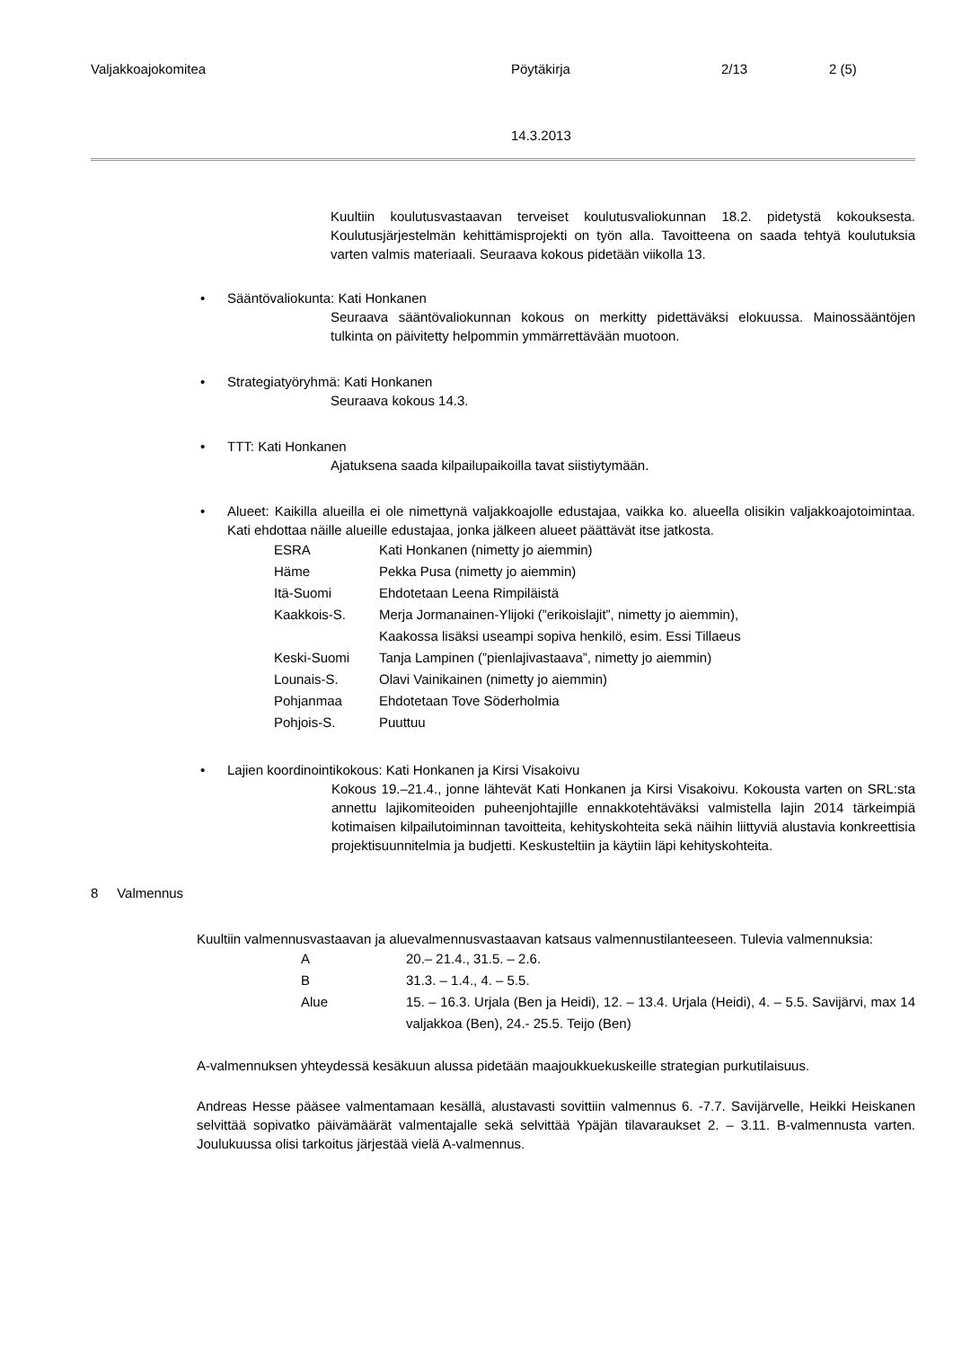Valjakkoajokomitea Pöytäkirja 2/13 2 (5)
14.3.2013
Kuultiin koulutusvastaavan terveiset koulutusvaliokunnan 18.2. pidetystä kokouksesta. Koulutusjärjestelmän kehittämisprojekti on työn alla. Tavoitteena on saada tehtyä koulutuksia varten valmis materiaali. Seuraava kokous pidetään viikolla 13.
• Sääntövaliokunta: Kati Honkanen
Seuraava sääntövaliokunnan kokous on merkitty pidettäväksi elokuussa. Mainossääntöjen tulkinta on päivitetty helpommin ymmärrettävään muotoon.
• Strategiatyöryhmä: Kati Honkanen
Seuraava kokous 14.3.
• TTT: Kati Honkanen
Ajatuksena saada kilpailupaikoilla tavat siistiytymään.
•
Alueet: Kaikilla alueilla ei ole nimettynä valjakkoajolle edustajaa, vaikka ko. alueella olisikin valjakkoajotoimintaa. Kati ehdottaa näille alueille edustajaa, jonka jälkeen alueet päättävät itse jatkosta.
| ESRA | Kati Honkanen (nimetty jo aiemmin) |
| Häme | Pekka Pusa (nimetty jo aiemmin) |
| Itä-Suomi | Ehdotetaan Leena Rimpiläistä |
| Kaakkois-S. | Merja Jormanainen-Ylijoki (”erikoislajit”, nimetty jo aiemmin), Kaakossa lisäksi useampi sopiva henkilö, esim. Essi Tillaeus |
| Keski-Suomi | Tanja Lampinen (”pienlajivastaava”, nimetty jo aiemmin) |
| Lounais-S. | Olavi Vainikainen (nimetty jo aiemmin) |
| Pohjanmaa | Ehdotetaan Tove Söderholmia |
| Pohjois-S. | Puuttuu |
• Lajien koordinointikokous: Kati Honkanen ja Kirsi Visakoivu
Kokous 19.–21.4., jonne lähtevät Kati Honkanen ja Kirsi Visakoivu. Kokousta varten on SRL:sta annettu lajikomiteoiden puheenjohtajille ennakkotehtäväksi valmistella lajin 2014 tärkeimpiä kotimaisen kilpailutoiminnan tavoitteita, kehityskohteita sekä näihin liittyviä alustavia konkreettisia projektisuunnitelmia ja budjetti. Keskusteltiin ja käytiin läpi kehityskohteita.
8 Valmennus
Kuultiin valmennusvastaavan ja aluevalmennusvastaavan katsaus valmennustilanteeseen. Tulevia valmennuksia:
| A | 20.– 21.4., 31.5. – 2.6. |
| B | 31.3. – 1.4., 4. – 5.5. |
| Alue | 15. – 16.3. Urjala (Ben ja Heidi), 12. – 13.4. Urjala (Heidi), 4. – 5.5. Savijärvi, max 14 valjakkoa (Ben), 24.- 25.5. Teijo (Ben) |
A-valmennuksen yhteydessä kesäkuun alussa pidetään maajoukkuekuskeille strategian purkutilaisuus.
Andreas Hesse pääsee valmentamaan kesällä, alustavasti sovittiin valmennus 6. -7.7. Savijärvelle, Heikki Heiskanen selvittää sopivatko päivämäärät valmentajalle sekä selvittää Ypäjän tilavaraukset 2. – 3.11. B-valmennusta varten. Joulukuussa olisi tarkoitus järjestää vielä A-valmennus.